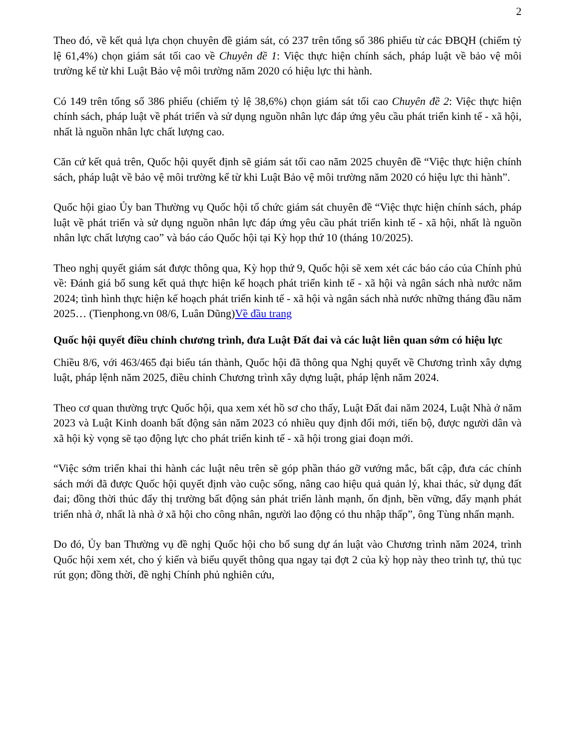2
Theo đó, về kết quả lựa chọn chuyên đề giám sát, có 237 trên tổng số 386 phiếu từ các ĐBQH (chiếm tỷ lệ 61,4%) chọn giám sát tối cao về Chuyên đề 1: Việc thực hiện chính sách, pháp luật về bảo vệ môi trường kể từ khi Luật Bảo vệ môi trường năm 2020 có hiệu lực thi hành.
Có 149 trên tổng số 386 phiếu (chiếm tỷ lệ 38,6%) chọn giám sát tối cao Chuyên đề 2: Việc thực hiện chính sách, pháp luật về phát triển và sử dụng nguồn nhân lực đáp ứng yêu cầu phát triển kinh tế - xã hội, nhất là nguồn nhân lực chất lượng cao.
Căn cứ kết quả trên, Quốc hội quyết định sẽ giám sát tối cao năm 2025 chuyên đề “Việc thực hiện chính sách, pháp luật về bảo vệ môi trường kể từ khi Luật Bảo vệ môi trường năm 2020 có hiệu lực thi hành”.
Quốc hội giao Ủy ban Thường vụ Quốc hội tổ chức giám sát chuyên đề “Việc thực hiện chính sách, pháp luật về phát triển và sử dụng nguồn nhân lực đáp ứng yêu cầu phát triển kinh tế - xã hội, nhất là nguồn nhân lực chất lượng cao” và báo cáo Quốc hội tại Kỳ họp thứ 10 (tháng 10/2025).
Theo nghị quyết giám sát được thông qua, Kỳ họp thứ 9, Quốc hội sẽ xem xét các báo cáo của Chính phủ về: Đánh giá bổ sung kết quả thực hiện kế hoạch phát triển kinh tế - xã hội và ngân sách nhà nước năm 2024; tình hình thực hiện kế hoạch phát triển kinh tế - xã hội và ngân sách nhà nước những tháng đầu năm 2025… (Tienphong.vn 08/6, Luân Dũng)Về đầu trang
Quốc hội quyết điều chỉnh chương trình, đưa Luật Đất đai và các luật liên quan sớm có hiệu lực
Chiều 8/6, với 463/465 đại biểu tán thành, Quốc hội đã thông qua Nghị quyết về Chương trình xây dựng luật, pháp lệnh năm 2025, điều chỉnh Chương trình xây dựng luật, pháp lệnh năm 2024.
Theo cơ quan thường trực Quốc hội, qua xem xét hồ sơ cho thấy, Luật Đất đai năm 2024, Luật Nhà ở năm 2023 và Luật Kinh doanh bất động sản năm 2023 có nhiều quy định đổi mới, tiến bộ, được người dân và xã hội kỳ vọng sẽ tạo động lực cho phát triển kinh tế - xã hội trong giai đoạn mới.
“Việc sớm triển khai thi hành các luật nêu trên sẽ góp phần tháo gỡ vướng mắc, bất cập, đưa các chính sách mới đã được Quốc hội quyết định vào cuộc sống, nâng cao hiệu quả quản lý, khai thác, sử dụng đất đai; đồng thời thúc đẩy thị trường bất động sản phát triển lành mạnh, ổn định, bền vững, đẩy mạnh phát triển nhà ở, nhất là nhà ở xã hội cho công nhân, người lao động có thu nhập thấp”, ông Tùng nhấn mạnh.
Do đó, Ủy ban Thường vụ đề nghị Quốc hội cho bổ sung dự án luật vào Chương trình năm 2024, trình Quốc hội xem xét, cho ý kiến và biểu quyết thông qua ngay tại đợt 2 của kỳ họp này theo trình tự, thủ tục rút gọn; đồng thời, đề nghị Chính phủ nghiên cứu,